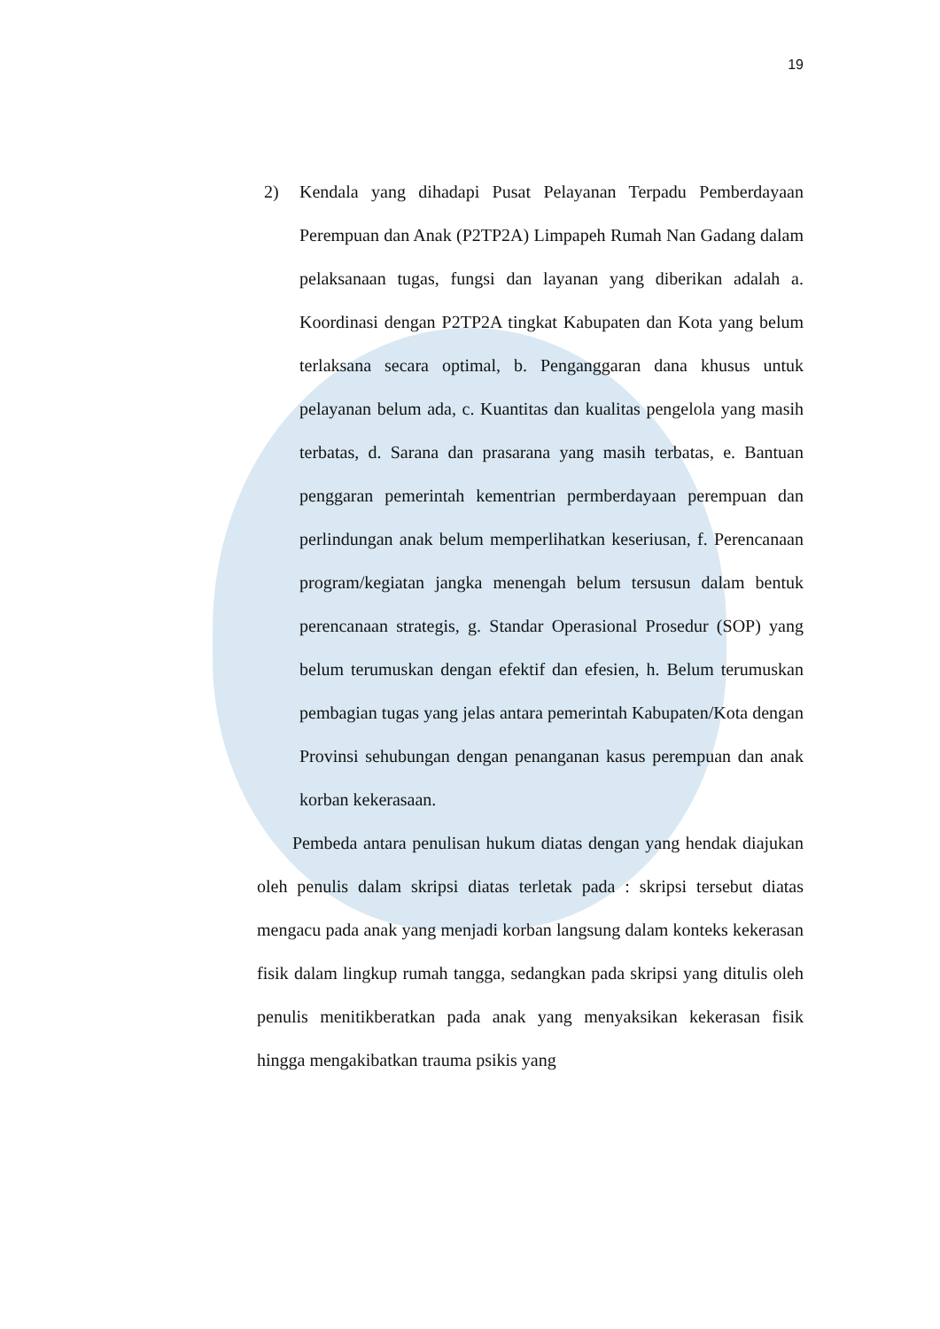19
2) Kendala yang dihadapi Pusat Pelayanan Terpadu Pemberdayaan Perempuan dan Anak (P2TP2A) Limpapeh Rumah Nan Gadang dalam pelaksanaan tugas, fungsi dan layanan yang diberikan adalah a. Koordinasi dengan P2TP2A tingkat Kabupaten dan Kota yang belum terlaksana secara optimal, b. Penganggaran dana khusus untuk pelayanan belum ada, c. Kuantitas dan kualitas pengelola yang masih terbatas, d. Sarana dan prasarana yang masih terbatas, e. Bantuan penggaran pemerintah kementrian permberdayaan perempuan dan perlindungan anak belum memperlihatkan keseriusan, f. Perencanaan program/kegiatan jangka menengah belum tersusun dalam bentuk perencanaan strategis, g. Standar Operasional Prosedur (SOP) yang belum terumuskan dengan efektif dan efesien, h. Belum terumuskan pembagian tugas yang jelas antara pemerintah Kabupaten/Kota dengan Provinsi sehubungan dengan penanganan kasus perempuan dan anak korban kekerasaan.
Pembeda antara penulisan hukum diatas dengan yang hendak diajukan oleh penulis dalam skripsi diatas terletak pada : skripsi tersebut diatas mengacu pada anak yang menjadi korban langsung dalam konteks kekerasan fisik dalam lingkup rumah tangga, sedangkan pada skripsi yang ditulis oleh penulis menitikberatkan pada anak yang menyaksikan kekerasan fisik hingga mengakibatkan trauma psikis yang